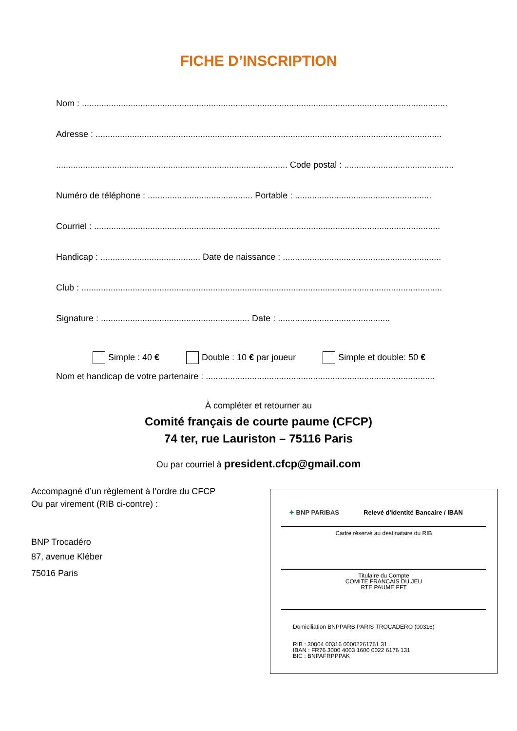FICHE D’INSCRIPTION
Nom : ......................................................................................................................................................
Adresse : ..............................................................................................................................................
............................................................................................... Code postal : .............................................
Numéro de téléphone : ........................................... Portable : ........................................................
Courriel : ..............................................................................................................................................
Handicap : ......................................... Date de naissance : .................................................................
Club : ....................................................................................................................................................
Signature : ............................................................. Date : ..............................................
Simple : 40 € Double : 10 € par joueur Simple et double: 50 €
Nom et handicap de votre partenaire : ..............................................................................................
À compléter et retourner au
Comité français de courte paume (CFCP)
74 ter, rue Lauriston – 75116 Paris
Ou par courriel à president.cfcp@gmail.com
Accompagné d’un règlement à l’ordre du CFCP
Ou par virement (RIB ci-contre) :
BNP Trocadéro
87, avenue Kléber
75016 Paris
✦ BNP PARIBAS Relevé d'Identité Bancaire / IBAN
Cadre réservé au destinataire du RIB
Titulaire du Compte
COMITE FRANCAIS DU JEU
RTE PAUME FFT
Domiciliation BNPPARB PARIS TROCADERO (00316)
RIB : 30004 00316 00002261761 31
IBAN : FR76 3000 4003 1600 0022 6176 131
BIC : BNPAFRPPPAK